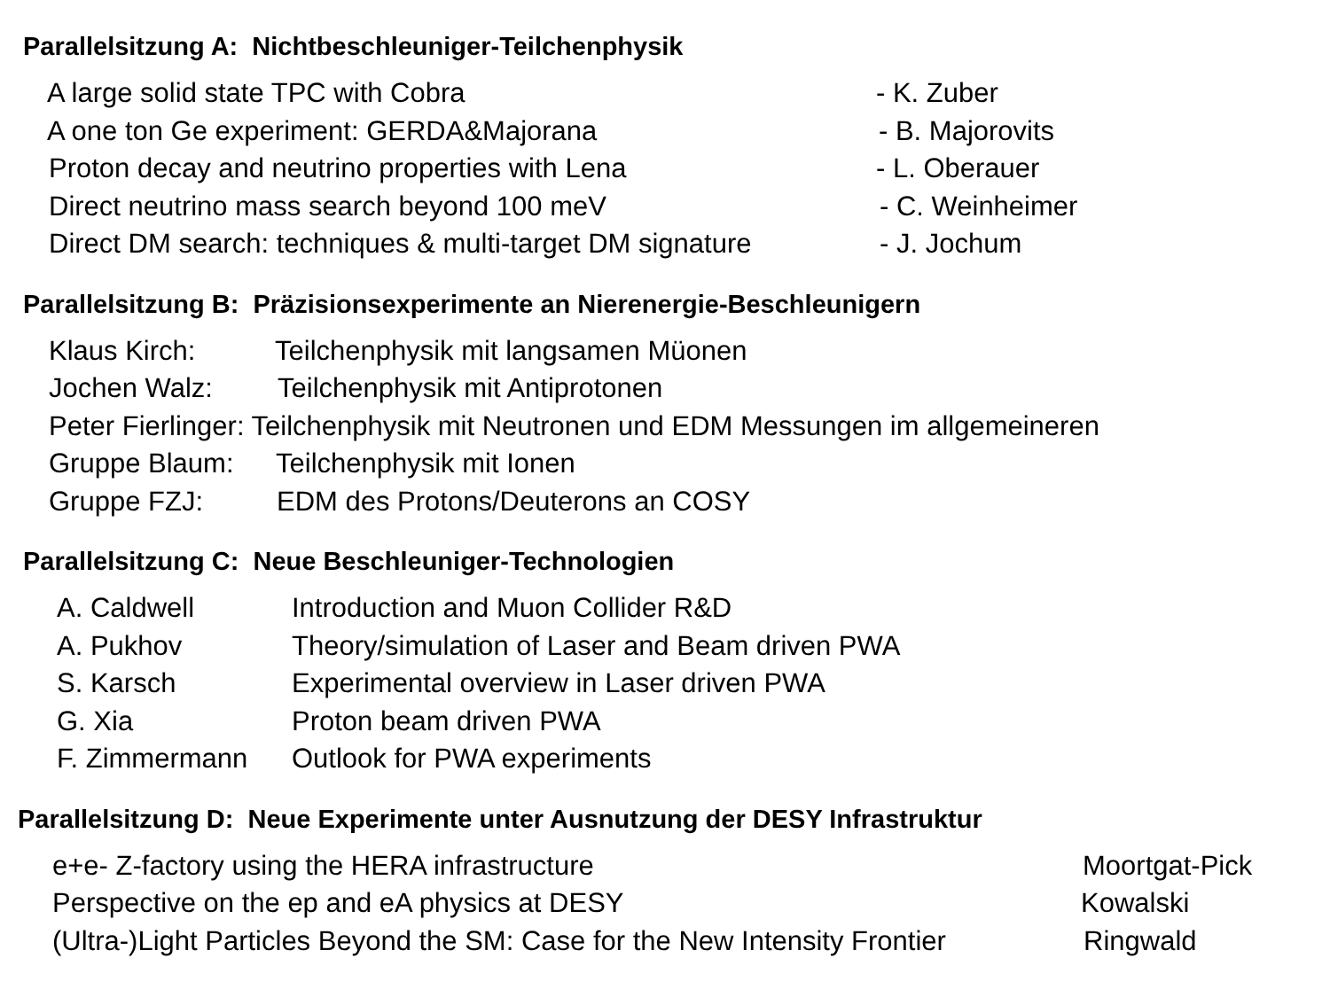Parallelsitzung A: Nichtbeschleuniger-Teilchenphysik
A large solid state TPC with Cobra - K. Zuber
A one ton Ge experiment: GERDA&Majorana - B. Majorovits
Proton decay and neutrino properties with Lena - L. Oberauer
Direct neutrino mass search beyond 100 meV - C. Weinheimer
Direct DM search: techniques & multi-target DM signature - J. Jochum
Parallelsitzung B: Präzisionsexperimente an Nierenergie-Beschleunigern
Klaus Kirch: Teilchenphysik mit langsamen Müonen
Jochen Walz: Teilchenphysik mit Antiprotonen
Peter Fierlinger: Teilchenphysik mit Neutronen und EDM Messungen im allgemeineren
Gruppe Blaum: Teilchenphysik mit Ionen
Gruppe FZJ: EDM des Protons/Deuterons an COSY
Parallelsitzung C: Neue Beschleuniger-Technologien
A. Caldwell Introduction and Muon Collider R&D
A. Pukhov Theory/simulation of Laser and Beam driven PWA
S. Karsch Experimental overview in Laser driven PWA
G. Xia Proton beam driven PWA
F. Zimmermann Outlook for PWA experiments
Parallelsitzung D: Neue Experimente unter Ausnutzung der DESY Infrastruktur
e+e- Z-factory using the HERA infrastructure Moortgat-Pick
Perspective on the ep and eA physics at DESY Kowalski
(Ultra-)Light Particles Beyond the SM: Case for the New Intensity Frontier Ringwald